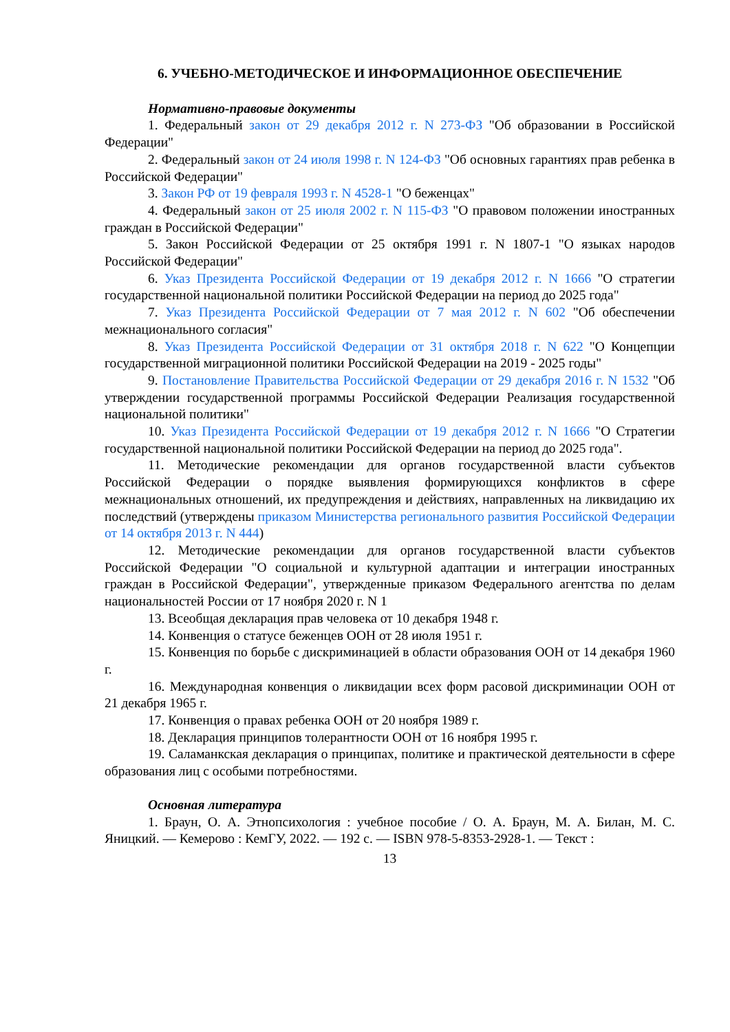6. УЧЕБНО-МЕТОДИЧЕСКОЕ И ИНФОРМАЦИОННОЕ ОБЕСПЕЧЕНИЕ
Нормативно-правовые документы
1. Федеральный закон от 29 декабря 2012 г. N 273-ФЗ "Об образовании в Российской Федерации"
2. Федеральный закон от 24 июля 1998 г. N 124-ФЗ "Об основных гарантиях прав ребенка в Российской Федерации"
3. Закон РФ от 19 февраля 1993 г. N 4528-1 "О беженцах"
4. Федеральный закон от 25 июля 2002 г. N 115-ФЗ "О правовом положении иностранных граждан в Российской Федерации"
5. Закон Российской Федерации от 25 октября 1991 г. N 1807-1 "О языках народов Российской Федерации"
6. Указ Президента Российской Федерации от 19 декабря 2012 г. N 1666 "О стратегии государственной национальной политики Российской Федерации на период до 2025 года"
7. Указ Президента Российской Федерации от 7 мая 2012 г. N 602 "Об обеспечении межнационального согласия"
8. Указ Президента Российской Федерации от 31 октября 2018 г. N 622 "О Концепции государственной миграционной политики Российской Федерации на 2019 - 2025 годы"
9. Постановление Правительства Российской Федерации от 29 декабря 2016 г. N 1532 "Об утверждении государственной программы Российской Федерации Реализация государственной национальной политики"
10. Указ Президента Российской Федерации от 19 декабря 2012 г. N 1666 "О Стратегии государственной национальной политики Российской Федерации на период до 2025 года".
11. Методические рекомендации для органов государственной власти субъектов Российской Федерации о порядке выявления формирующихся конфликтов в сфере межнациональных отношений, их предупреждения и действиях, направленных на ликвидацию их последствий (утверждены приказом Министерства регионального развития Российской Федерации от 14 октября 2013 г. N 444)
12. Методические рекомендации для органов государственной власти субъектов Российской Федерации "О социальной и культурной адаптации и интеграции иностранных граждан в Российской Федерации", утвержденные приказом Федерального агентства по делам национальностей России от 17 ноября 2020 г. N 1
13. Всеобщая декларация прав человека от 10 декабря 1948 г.
14. Конвенция о статусе беженцев ООН от 28 июля 1951 г.
15. Конвенция по борьбе с дискриминацией в области образования ООН от 14 декабря 1960 г.
16. Международная конвенция о ликвидации всех форм расовой дискриминации ООН от 21 декабря 1965 г.
17. Конвенция о правах ребенка ООН от 20 ноября 1989 г.
18. Декларация принципов толерантности ООН от 16 ноября 1995 г.
19. Саламанкская декларация о принципах, политике и практической деятельности в сфере образования лиц с особыми потребностями.
Основная литература
1. Браун, О. А. Этнопсихология : учебное пособие / О. А. Браун, М. А. Билан, М. С. Яницкий. — Кемерово : КемГУ, 2022. — 192 с. — ISBN 978-5-8353-2928-1. — Текст :
13